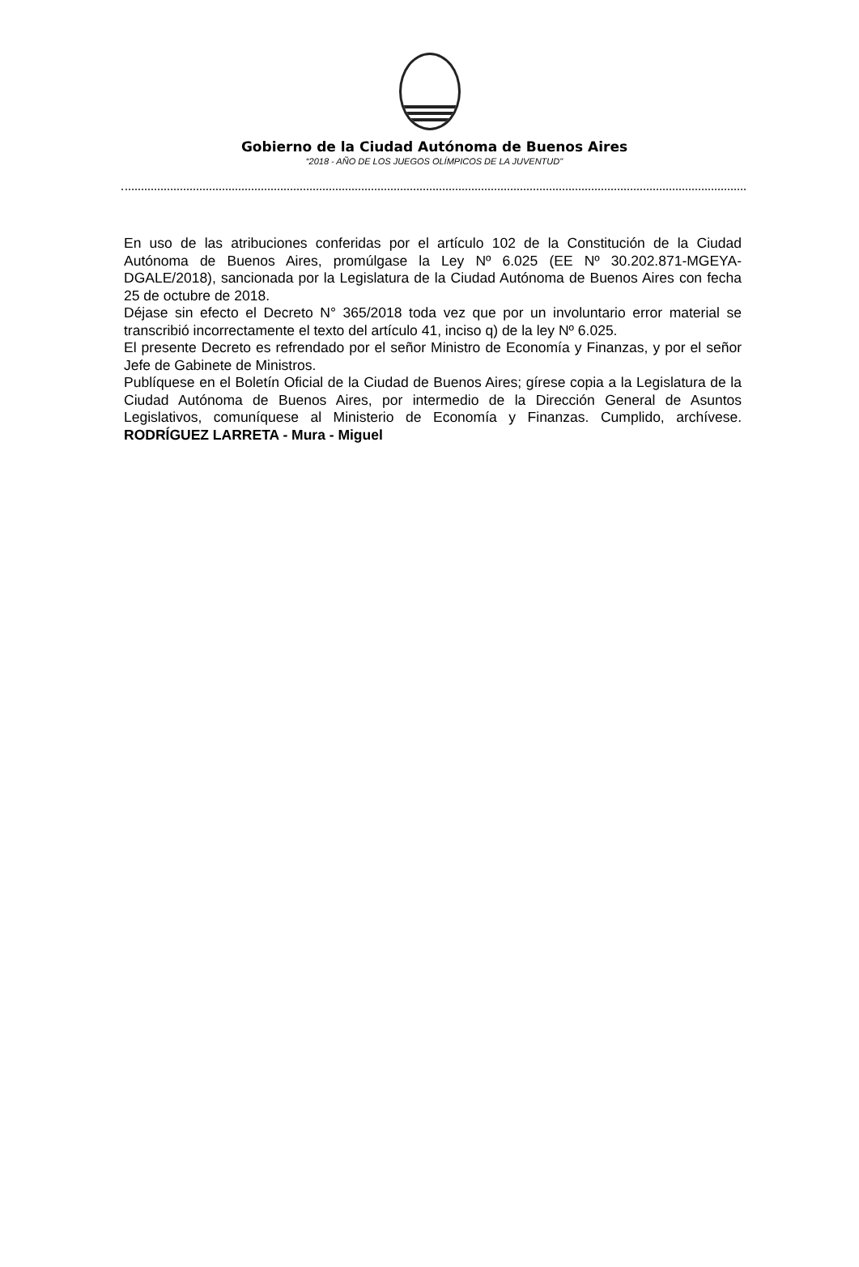Gobierno de la Ciudad Autónoma de Buenos Aires
“2018 - AÑO DE LOS JUEGOS OLÍMPICOS DE LA JUVENTUD"
En uso de las atribuciones conferidas por el artículo 102 de la Constitución de la Ciudad Autónoma de Buenos Aires, promúlgase la Ley Nº 6.025 (EE Nº 30.202.871-MGEYA-DGALE/2018), sancionada por la Legislatura de la Ciudad Autónoma de Buenos Aires con fecha 25 de octubre de 2018.
Déjase sin efecto el Decreto N° 365/2018 toda vez que por un involuntario error material se transcribió incorrectamente el texto del artículo 41, inciso q) de la ley Nº 6.025.
El presente Decreto es refrendado por el señor Ministro de Economía y Finanzas, y por el señor Jefe de Gabinete de Ministros.
Publíquese en el Boletín Oficial de la Ciudad de Buenos Aires; gírese copia a la Legislatura de la Ciudad Autónoma de Buenos Aires, por intermedio de la Dirección General de Asuntos Legislativos, comuníquese al Ministerio de Economía y Finanzas. Cumplido, archívese. RODRÍGUEZ LARRETA - Mura - Miguel